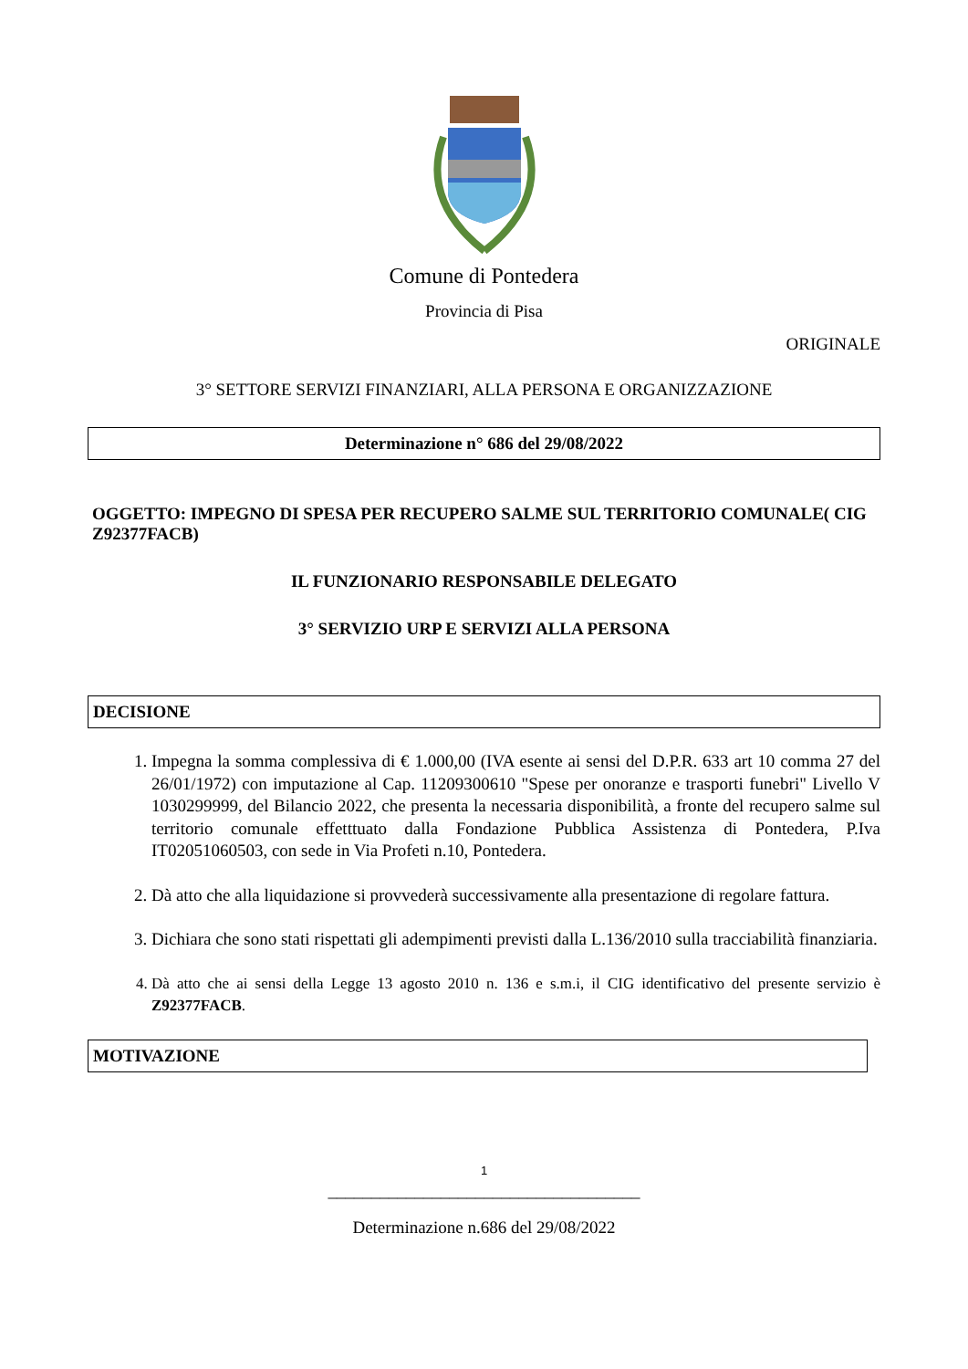Comune di Pontedera
Provincia di Pisa
ORIGINALE
3° SETTORE SERVIZI FINANZIARI, ALLA PERSONA E ORGANIZZAZIONE
Determinazione n° 686 del 29/08/2022
OGGETTO: IMPEGNO DI SPESA PER RECUPERO SALME SUL TERRITORIO COMUNALE( CIG Z92377FACB)
IL FUNZIONARIO RESPONSABILE DELEGATO
3° SERVIZIO URP E SERVIZI ALLA PERSONA
DECISIONE
1. Impegna la somma complessiva di € 1.000,00 (IVA esente ai sensi del D.P.R. 633 art 10 comma 27 del 26/01/1972) con imputazione al Cap. 11209300610 "Spese per onoranze e trasporti funebri" Livello V 1030299999, del Bilancio 2022, che presenta la necessaria disponibilità, a fronte del recupero salme sul territorio comunale effetttuato dalla Fondazione Pubblica Assistenza di Pontedera, P.Iva IT02051060503, con sede in Via Profeti n.10, Pontedera.
2. Dà atto che alla liquidazione si provvederà successivamente alla presentazione di regolare fattura.
3. Dichiara che sono stati rispettati gli adempimenti previsti dalla L.136/2010 sulla tracciabilità finanziaria.
4. Dà atto che ai sensi della Legge 13 agosto 2010 n. 136 e s.m.i, il CIG identificativo del presente servizio è Z92377FACB.
MOTIVAZIONE
1
____________________________________
Determinazione n.686 del 29/08/2022